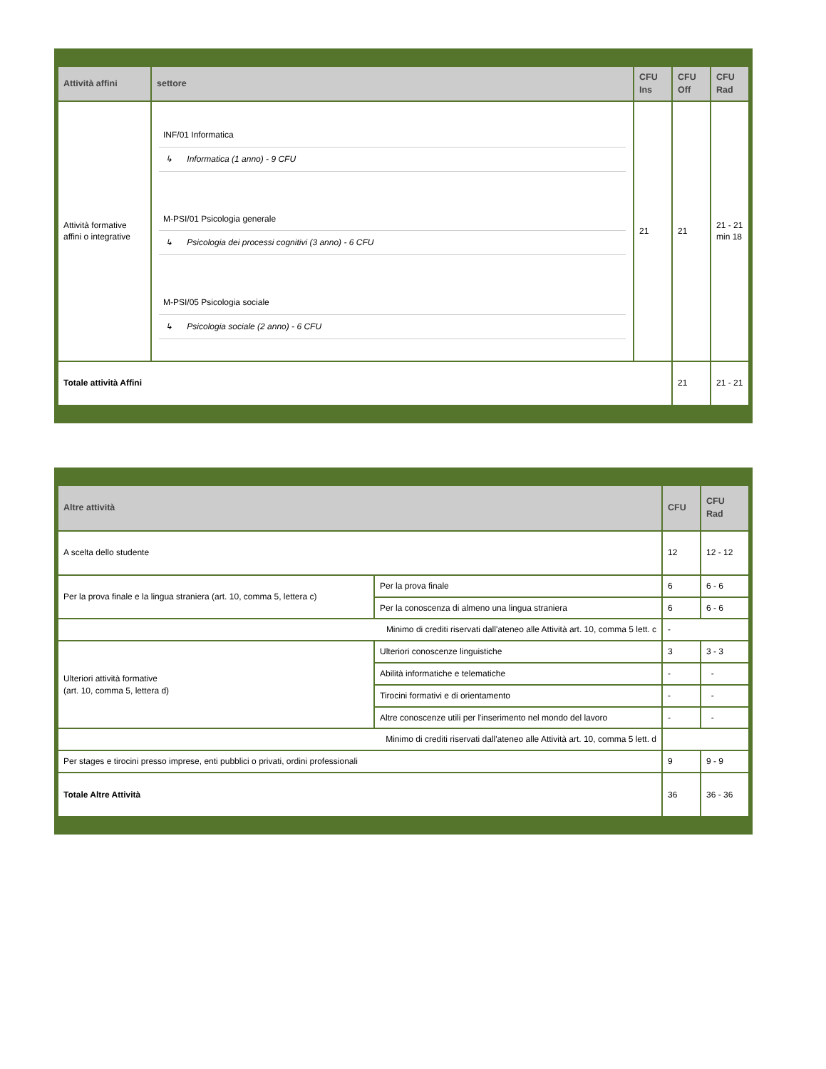| Attività affini | settore | CFU Ins | CFU Off | CFU Rad |
| --- | --- | --- | --- | --- |
| Attività formative affini o integrative | INF/01 Informatica ↳ Informatica (1 anno) - 9 CFU M-PSI/01 Psicologia generale ↳ Psicologia dei processi cognitivi (3 anno) - 6 CFU M-PSI/05 Psicologia sociale ↳ Psicologia sociale (2 anno) - 6 CFU | 21 | 21 | 21 - 21 min 18 |
| Totale attività Affini | | | 21 | 21 - 21 |
| Altre attività | | CFU | CFU Rad |
| --- | --- | --- | --- |
| A scelta dello studente | | 12 | 12 - 12 |
| Per la prova finale e la lingua straniera (art. 10, comma 5, lettera c) | Per la prova finale | 6 | 6 - 6 |
| | Per la conoscenza di almeno una lingua straniera | 6 | 6 - 6 |
| Minimo di crediti riservati dall'ateneo alle Attività art. 10, comma 5 lett. c | | - | |
| Ulteriori attività formative (art. 10, comma 5, lettera d) | Ulteriori conoscenze linguistiche | 3 | 3 - 3 |
| | Abilità informatiche e telematiche | - | - |
| | Tirocini formativi e di orientamento | - | - |
| | Altre conoscenze utili per l'inserimento nel mondo del lavoro | - | - |
| Minimo di crediti riservati dall'ateneo alle Attività art. 10, comma 5 lett. d | | | |
| Per stages e tirocini presso imprese, enti pubblici o privati, ordini professionali | | 9 | 9 - 9 |
| Totale Altre Attività | | 36 | 36 - 36 |